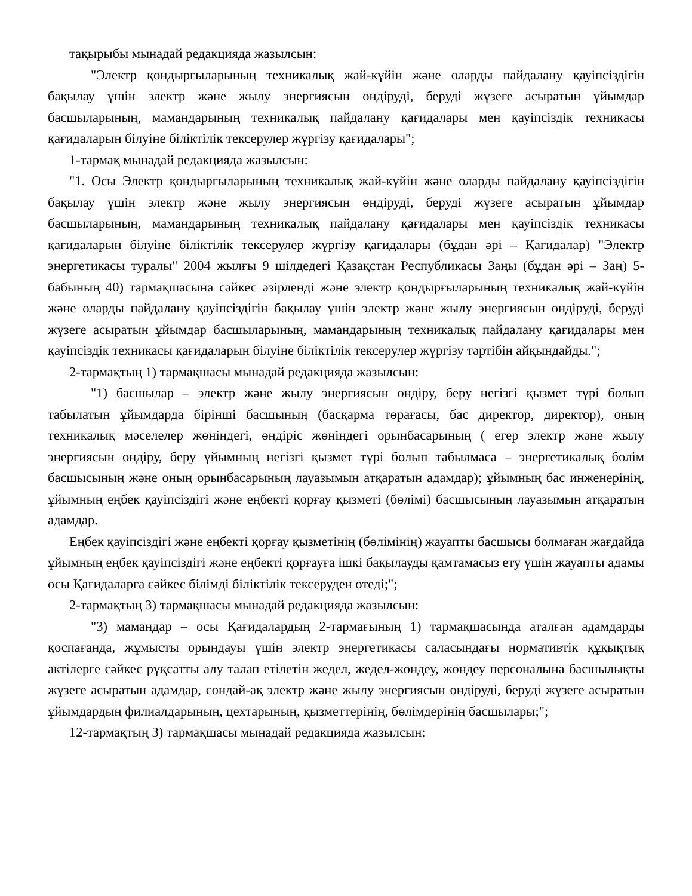тақырыбы мынадай редакцияда жазылсын:
"Электр қондырғыларының техникалық жай-күйін және оларды пайдалану қауіпсіздігін бақылау үшін электр және жылу энергиясын өндіруді, беруді жүзеге асыратын ұйымдар басшыларының, мамандарының техникалық пайдалану қағидалары мен қауіпсіздік техникасы қағидаларын білуіне біліктілік тексерулер жүргізу қағидалары";
1-тармақ мынадай редакцияда жазылсын:
"1. Осы Электр қондырғыларының техникалық жай-күйін және оларды пайдалану қауіпсіздігін бақылау үшін электр және жылу энергиясын өндіруді, беруді жүзеге асыратын ұйымдар басшыларының, мамандарының техникалық пайдалану қағидалары мен қауіпсіздік техникасы қағидаларын білуіне біліктілік тексерулер жүргізу қағидалары (бұдан әрі – Қағидалар) "Электр энергетикасы туралы" 2004 жылғы 9 шілдедегі Қазақстан Республикасы Заңы (бұдан әрі – Заң) 5-бабының 40) тармақшасына сәйкес әзірленді және электр қондырғыларының техникалық жай-күйін және оларды пайдалану қауіпсіздігін бақылау үшін электр және жылу энергиясын өндіруді, беруді жүзеге асыратын ұйымдар басшыларының, мамандарының техникалық пайдалану қағидалары мен қауіпсіздік техникасы қағидаларын білуіне біліктілік тексерулер жүргізу тәртібін айқындайды.";
2-тармақтың 1) тармақшасы мынадай редакцияда жазылсын:
"1) басшылар – электр және жылу энергиясын өндіру, беру негізгі қызмет түрі болып табылатын ұйымдарда бірінші басшының (басқарма төрағасы, бас директор, директор), оның техникалық мәселелер жөніндегі, өндіріс жөніндегі орынбасарының ( егер электр және жылу энергиясын өндіру, беру ұйымның негізгі қызмет түрі болып табылмаса – энергетикалық бөлім басшысының және оның орынбасарының лауазымын атқаратын адамдар); ұйымның бас инженерінің, ұйымның еңбек қауіпсіздігі және еңбекті қорғау қызметі (бөлімі) басшысының лауазымын атқаратын адамдар.
Еңбек қауіпсіздігі және еңбекті қорғау қызметінің (бөлімінің) жауапты басшысы болмаған жағдайда ұйымның еңбек қауіпсіздігі және еңбекті қорғауға ішкі бақылауды қамтамасыз ету үшін жауапты адамы осы Қағидаларға сәйкес білімді біліктілік тексеруден өтеді;";
2-тармақтың 3) тармақшасы мынадай редакцияда жазылсын:
"3) мамандар – осы Қағидалардың 2-тармағының 1) тармақшасында аталған адамдарды қоспағанда, жұмысты орындауы үшін электр энергетикасы саласындағы нормативтік құқықтық актілерге сәйкес рұқсатты алу талап етілетін жедел, жедел-жөндеу, жөндеу персоналына басшылықты жүзеге асыратын адамдар, сондай-ақ электр және жылу энергиясын өндіруді, беруді жүзеге асыратын ұйымдардың филиалдарының, цехтарының, қызметтерінің, бөлімдерінің басшылары;";
12-тармақтың 3) тармақшасы мынадай редакцияда жазылсын: